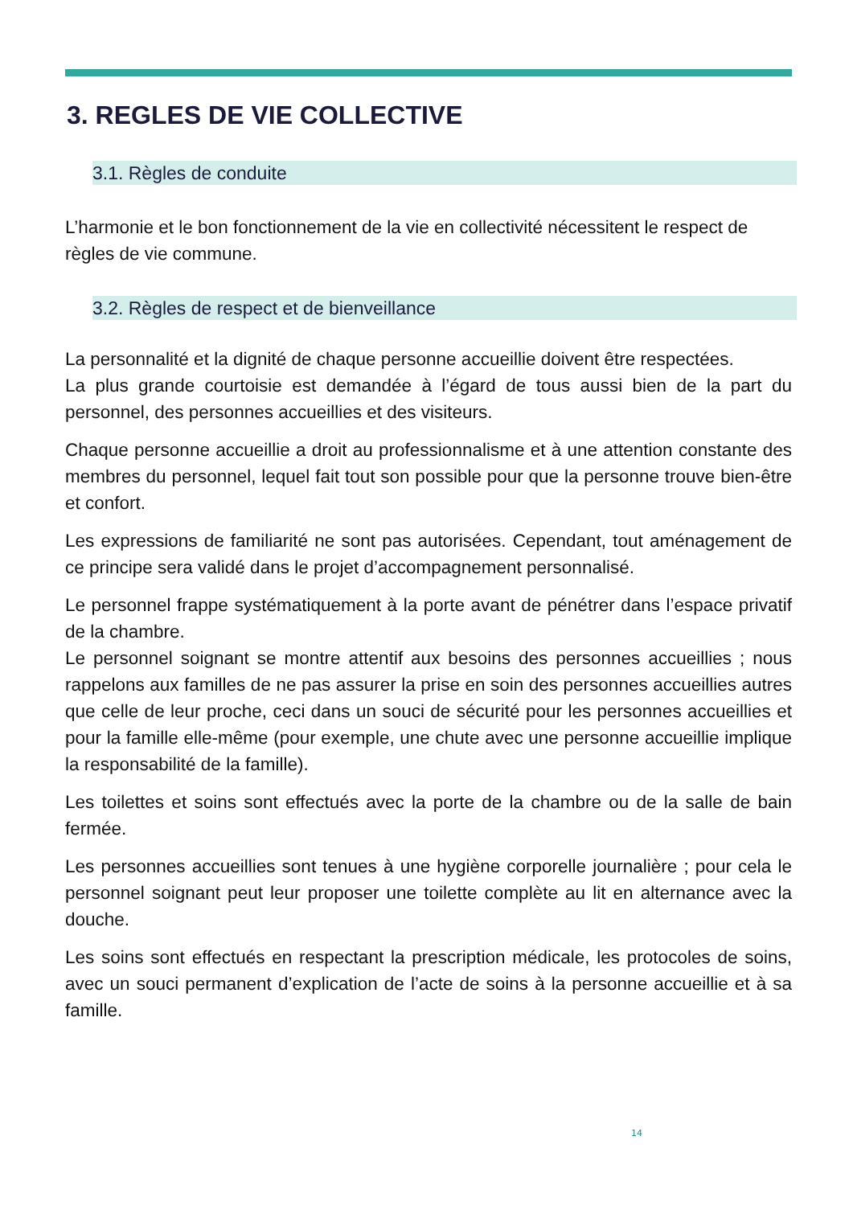3. REGLES DE VIE COLLECTIVE
3.1. Règles de conduite
L’harmonie et le bon fonctionnement de la vie en collectivité nécessitent le respect de règles de vie commune.
3.2. Règles de respect et de bienveillance
La personnalité et la dignité de chaque personne accueillie doivent être respectées.
La plus grande courtoisie est demandée à l’égard de tous aussi bien de la part du personnel, des personnes accueillies et des visiteurs.
Chaque personne accueillie a droit au professionnalisme et à une attention constante des membres du personnel, lequel fait tout son possible pour que la personne trouve bien-être et confort.
Les expressions de familiarité ne sont pas autorisées. Cependant, tout aménagement de ce principe sera validé dans le projet d’accompagnement personnalisé.
Le personnel frappe systématiquement à la porte avant de pénétrer dans l’espace privatif de la chambre.
Le personnel soignant se montre attentif aux besoins des personnes accueillies ; nous rappelons aux familles de ne pas assurer la prise en soin des personnes accueillies autres que celle de leur proche, ceci dans un souci de sécurité pour les personnes accueillies et pour la famille elle-même (pour exemple, une chute avec une personne accueillie implique la responsabilité de la famille).
Les toilettes et soins sont effectués avec la porte de la chambre ou de la salle de bain fermée.
Les personnes accueillies sont tenues à une hygiène corporelle journalière ; pour cela le personnel soignant peut leur proposer une toilette complète au lit en alternance avec la douche.
Les soins sont effectués en respectant la prescription médicale, les protocoles de soins, avec un souci permanent d’explication de l’acte de soins à la personne accueillie et à sa famille.
14